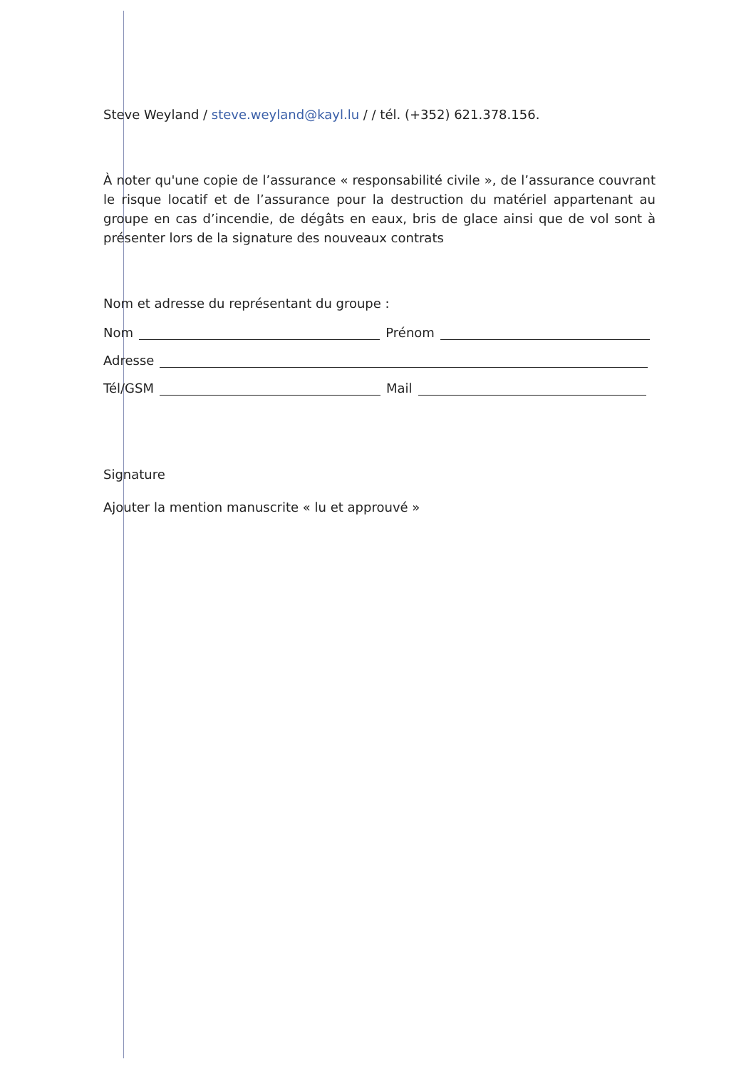Steve Weyland / steve.weyland@kayl.lu / / tél. (+352) 621.378.156.
À noter qu'une copie de l’assurance « responsabilité civile », de l’assurance couvrant le risque locatif et de l’assurance pour la destruction du matériel appartenant au groupe en cas d’incendie, de dégâts en eaux, bris de glace ainsi que de vol sont à présenter lors de la signature des nouveaux contrats
Nom et adresse du représentant du groupe :
Nom Prénom
Adresse
Tél/GSM Mail
Signature
Ajouter la mention manuscrite « lu et approuvé »